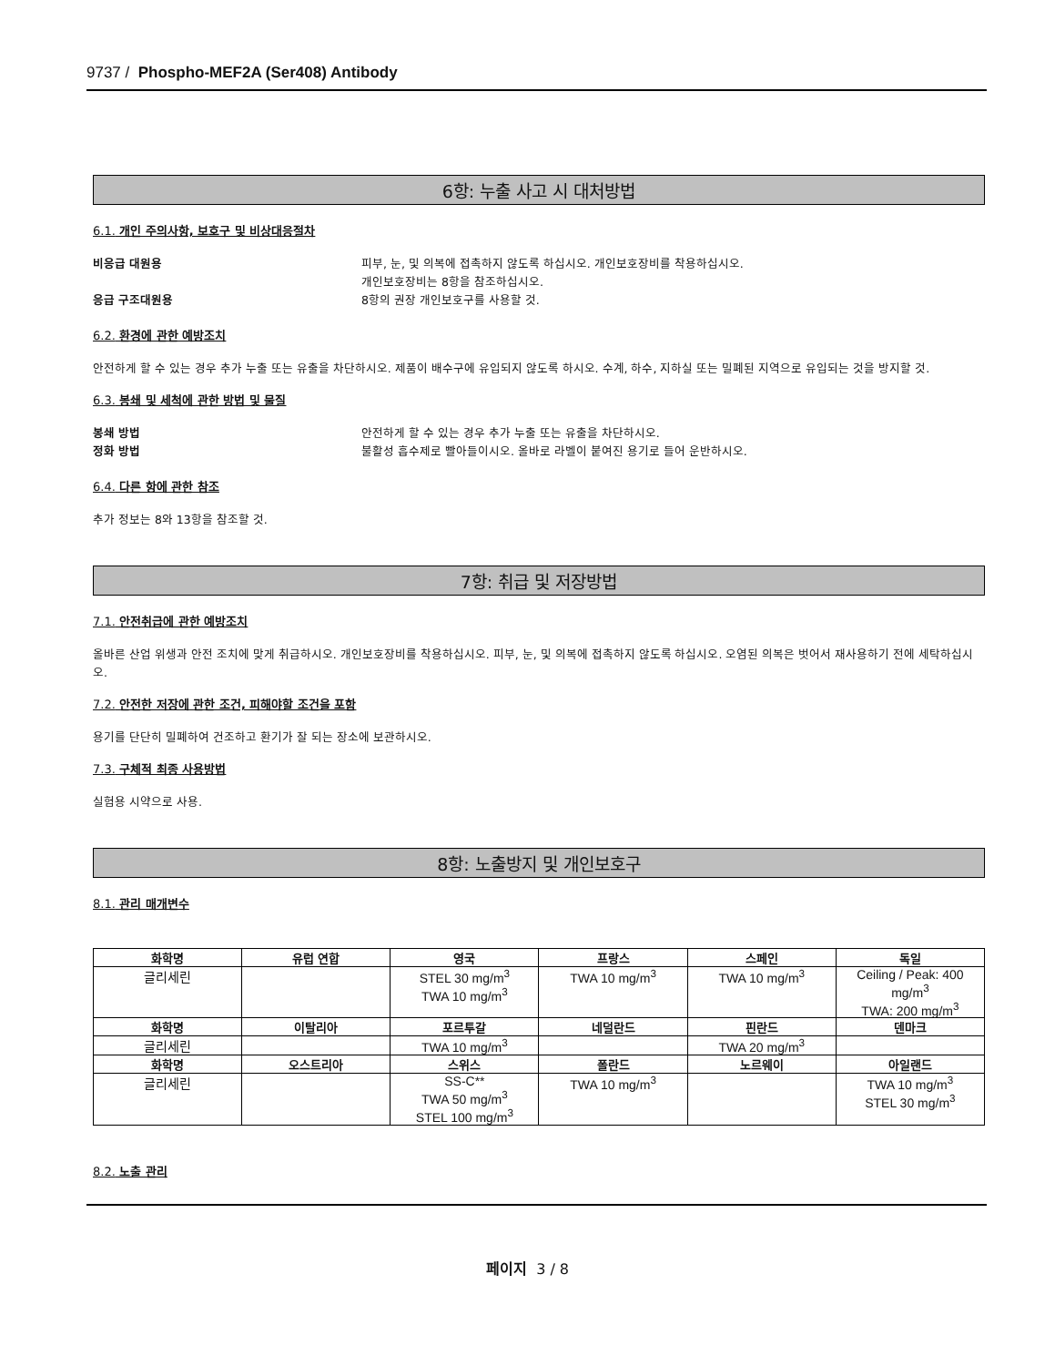9737 / Phospho-MEF2A (Ser408) Antibody
6항: 누출 사고 시 대처방법
6.1. 개인 주의사항, 보호구 및 비상대응절차
비응급 대원용 피부, 눈, 및 의복에 접촉하지 않도록 하십시오. 개인보호장비를 착용하십시오.
개인보호장비는 8항을 참조하십시오.
응급 구조대원용 8항의 권장 개인보호구를 사용할 것.
6.2. 환경에 관한 예방조치
안전하게 할 수 있는 경우 추가 누출 또는 유출을 차단하시오. 제품이 배수구에 유입되지 않도록 하시오. 수계, 하수, 지하실 또는 밀폐된 지역으로 유입되는 것을 방지할 것.
6.3. 봉쇄 및 세척에 관한 방법 및 물질
봉쇄 방법 안전하게 할 수 있는 경우 추가 누출 또는 유출을 차단하시오.
정화 방법 불활성 흡수제로 빨아들이시오. 올바로 라벨이 붙여진 용기로 들어 운반하시오.
6.4. 다른 항에 관한 참조
추가 정보는 8와 13항을 참조할 것.
7항: 취급 및 저장방법
7.1. 안전취급에 관한 예방조치
올바른 산업 위생과 안전 조치에 맞게 취급하시오. 개인보호장비를 착용하십시오. 피부, 눈, 및 의복에 접촉하지 않도록 하십시오. 오염된 의복은 벗어서 재사용하기 전에 세탁하십시오.
7.2. 안전한 저장에 관한 조건, 피해야할 조건을 포함
용기를 단단히 밀폐하여 건조하고 환기가 잘 되는 장소에 보관하시오.
7.3. 구체적 최종 사용방법
실험용 시약으로 사용.
8항: 노출방지 및 개인보호구
8.1. 관리 매개변수
| 화학명 | 유럽 연합 | 영국 | 프랑스 | 스페인 | 독일 |
| --- | --- | --- | --- | --- | --- |
| 글리세린 | | STEL 30 mg/m<sup>3</sup> TWA 10 mg/m<sup>3</sup> | TWA 10 mg/m<sup>3</sup> | TWA 10 mg/m<sup>3</sup> | Ceiling / Peak: 400 mg/m<sup>3</sup> TWA: 200 mg/m<sup>3</sup> |
| 화학명 | 이탈리아 | 포르투갈 | 네덜란드 | 핀란드 | 덴마크 |
| 글리세린 | | TWA 10 mg/m<sup>3</sup> | | TWA 20 mg/m<sup>3</sup> | |
| 화학명 | 오스트리아 | 스위스 | 폴란드 | 노르웨이 | 아일랜드 |
| 글리세린 | | SS-C** TWA 50 mg/m<sup>3</sup> STEL 100 mg/m<sup>3</sup> | TWA 10 mg/m<sup>3</sup> | | TWA 10 mg/m<sup>3</sup> STEL 30 mg/m<sup>3</sup> |
8.2. 노출 관리
페이지 3 / 8